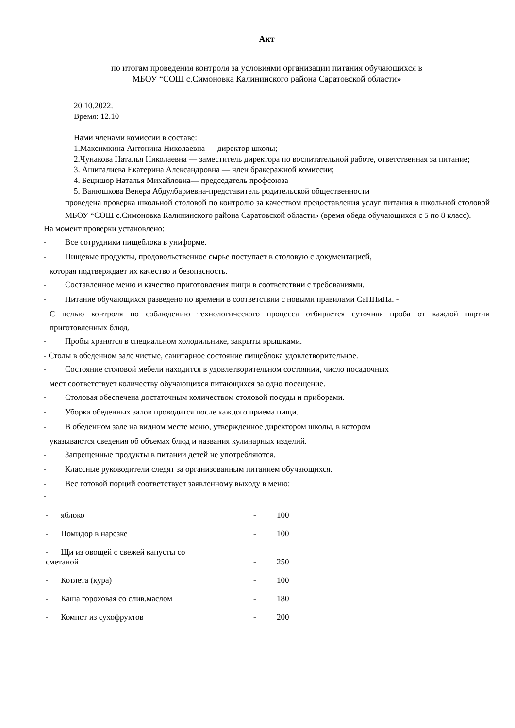Акт
по итогам проведения контроля за условиями организации питания обучающихся в
МБОУ “СОШ с.Симоновка Калининского района Саратовской области»
20.10.2022.
Время: 12.10
Нами членами комиссии в составе:
1.Максимкина Антонина Николаевна — директор школы;
2.Чунакова Наталья Николаевна — заместитель директора по воспитательной работе, ответственная за питание;
3. Ашигалиева Екатерина Александровна — член бракеражной комиссии;
4. Бецишор Наталья Михайловна— председатель профсоюза
5. Ванюшкова Венера Абдулбариевна-представитель родительской общественности
проведена проверка школьной столовой по контролю за качеством предоставления услуг питания в школьной столовой МБОУ “СОШ с.Симоновка Калининского района Саратовской области» (время обеда обучающихся с 5 по 8 класс).
На момент проверки установлено:
- Все сотрудники пищеблока в униформе.
- Пищевые продукты, продовольственное сырье поступает в столовую с документацией,
которая подтверждает их качество и безопасность.
- Составленное меню и качество приготовления пищи в соответствии с требованиями.
- Питание обучающихся разведено по времени в соответствии с новыми правилами СаНПиНа. -
С целью контроля по соблюдению технологического процесса отбирается суточная проба от каждой партии приготовленных блюд.
- Пробы хранятся в специальном холодильнике, закрыты крышками.
- Столы в обеденном зале чистые, санитарное состояние пищеблока удовлетворительное.
- Состояние столовой мебели находится в удовлетворительном состоянии, число посадочных
мест соответствует количеству обучающихся питающихся за одно посещение.
- Столовая обеспечена достаточным количеством столовой посуды и приборами.
- Уборка обеденных залов проводится после каждого приема пищи.
- В обеденном зале на видном месте меню, утвержденное директором школы, в котором
указываются сведения об объемах блюд и названия кулинарных изделий.
- Запрещенные продукты в питании детей не употребляются.
- Классные руководители следят за организованным питанием обучающихся.
- Вес готовой порций соответствует заявленному выходу в меню:
-
| - яблоко | - | 100 |
| - Помидор в нарезке | - | 100 |
| - Щи из овощей с свежей капусты со сметаной | - | 250 |
| - Котлета (кура) | - | 100 |
| - Каша гороховая со слив.маслом | - | 180 |
| - Компот из сухофруктов | - | 200 |